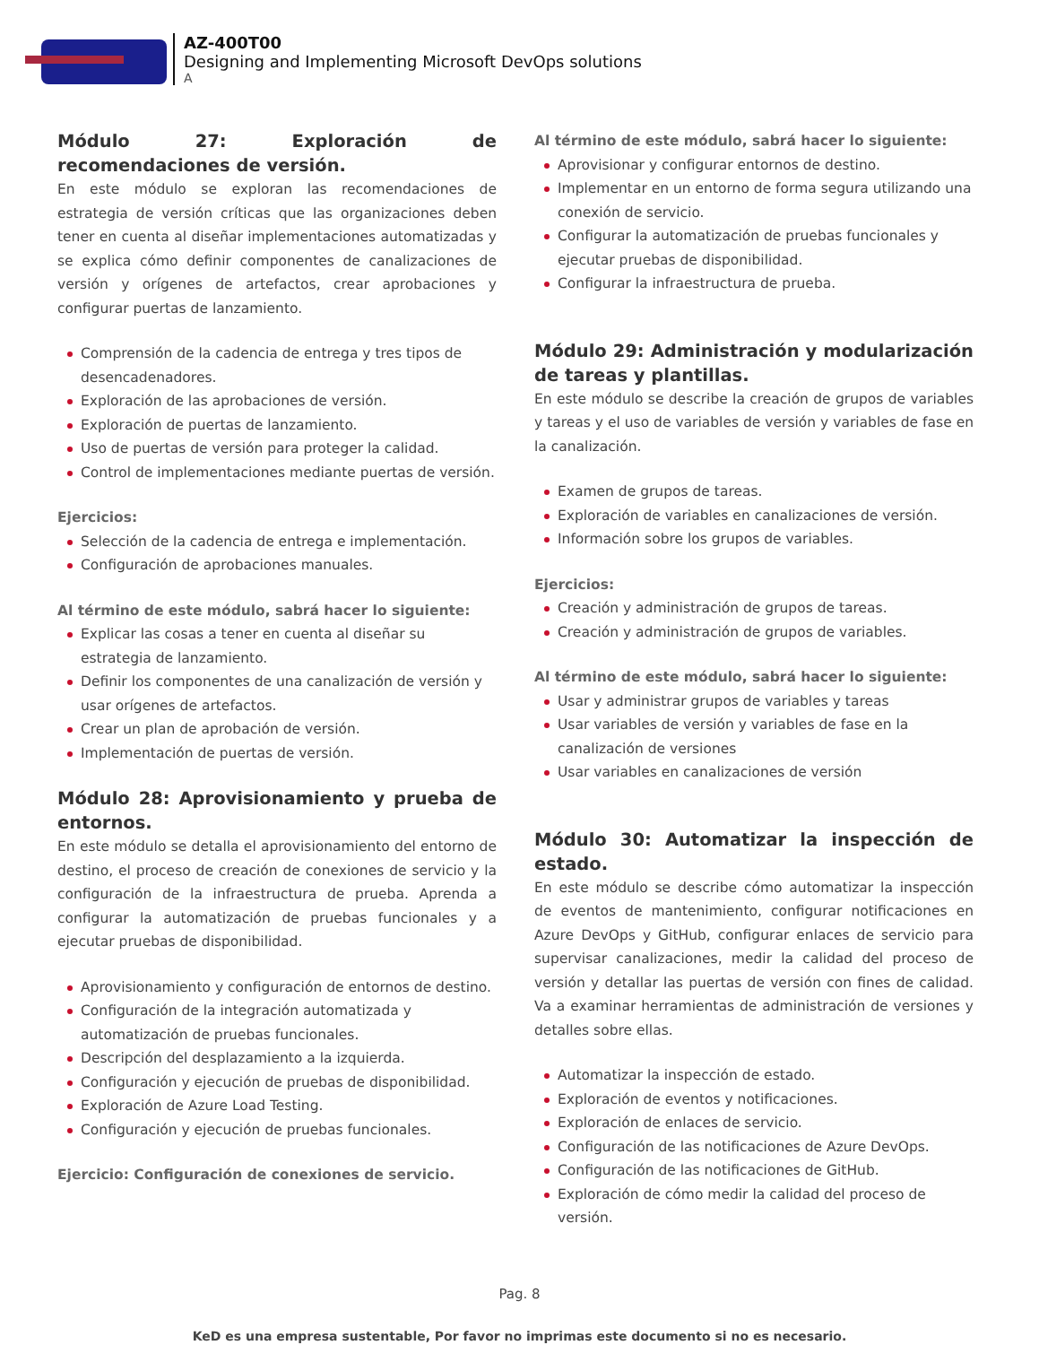AZ-400T00
Designing and Implementing Microsoft DevOps solutions
A
Módulo 27: Exploración de recomendaciones de versión.
En este módulo se exploran las recomendaciones de estrategia de versión críticas que las organizaciones deben tener en cuenta al diseñar implementaciones automatizadas y se explica cómo definir componentes de canalizaciones de versión y orígenes de artefactos, crear aprobaciones y configurar puertas de lanzamiento.
Comprensión de la cadencia de entrega y tres tipos de desencadenadores.
Exploración de las aprobaciones de versión.
Exploración de puertas de lanzamiento.
Uso de puertas de versión para proteger la calidad.
Control de implementaciones mediante puertas de versión.
Ejercicios:
Selección de la cadencia de entrega e implementación.
Configuración de aprobaciones manuales.
Al término de este módulo, sabrá hacer lo siguiente:
Explicar las cosas a tener en cuenta al diseñar su estrategia de lanzamiento.
Definir los componentes de una canalización de versión y usar orígenes de artefactos.
Crear un plan de aprobación de versión.
Implementación de puertas de versión.
Módulo 28: Aprovisionamiento y prueba de entornos.
En este módulo se detalla el aprovisionamiento del entorno de destino, el proceso de creación de conexiones de servicio y la configuración de la infraestructura de prueba. Aprenda a configurar la automatización de pruebas funcionales y a ejecutar pruebas de disponibilidad.
Aprovisionamiento y configuración de entornos de destino.
Configuración de la integración automatizada y automatización de pruebas funcionales.
Descripción del desplazamiento a la izquierda.
Configuración y ejecución de pruebas de disponibilidad.
Exploración de Azure Load Testing.
Configuración y ejecución de pruebas funcionales.
Ejercicio: Configuración de conexiones de servicio.
Al término de este módulo, sabrá hacer lo siguiente:
Aprovisionar y configurar entornos de destino.
Implementar en un entorno de forma segura utilizando una conexión de servicio.
Configurar la automatización de pruebas funcionales y ejecutar pruebas de disponibilidad.
Configurar la infraestructura de prueba.
Módulo 29: Administración y modularización de tareas y plantillas.
En este módulo se describe la creación de grupos de variables y tareas y el uso de variables de versión y variables de fase en la canalización.
Examen de grupos de tareas.
Exploración de variables en canalizaciones de versión.
Información sobre los grupos de variables.
Ejercicios:
Creación y administración de grupos de tareas.
Creación y administración de grupos de variables.
Al término de este módulo, sabrá hacer lo siguiente:
Usar y administrar grupos de variables y tareas
Usar variables de versión y variables de fase en la canalización de versiones
Usar variables en canalizaciones de versión
Módulo 30: Automatizar la inspección de estado.
En este módulo se describe cómo automatizar la inspección de eventos de mantenimiento, configurar notificaciones en Azure DevOps y GitHub, configurar enlaces de servicio para supervisar canalizaciones, medir la calidad del proceso de versión y detallar las puertas de versión con fines de calidad. Va a examinar herramientas de administración de versiones y detalles sobre ellas.
Automatizar la inspección de estado.
Exploración de eventos y notificaciones.
Exploración de enlaces de servicio.
Configuración de las notificaciones de Azure DevOps.
Configuración de las notificaciones de GitHub.
Exploración de cómo medir la calidad del proceso de versión.
Pag. 8
KeD es una empresa sustentable, Por favor no imprimas este documento si no es necesario.